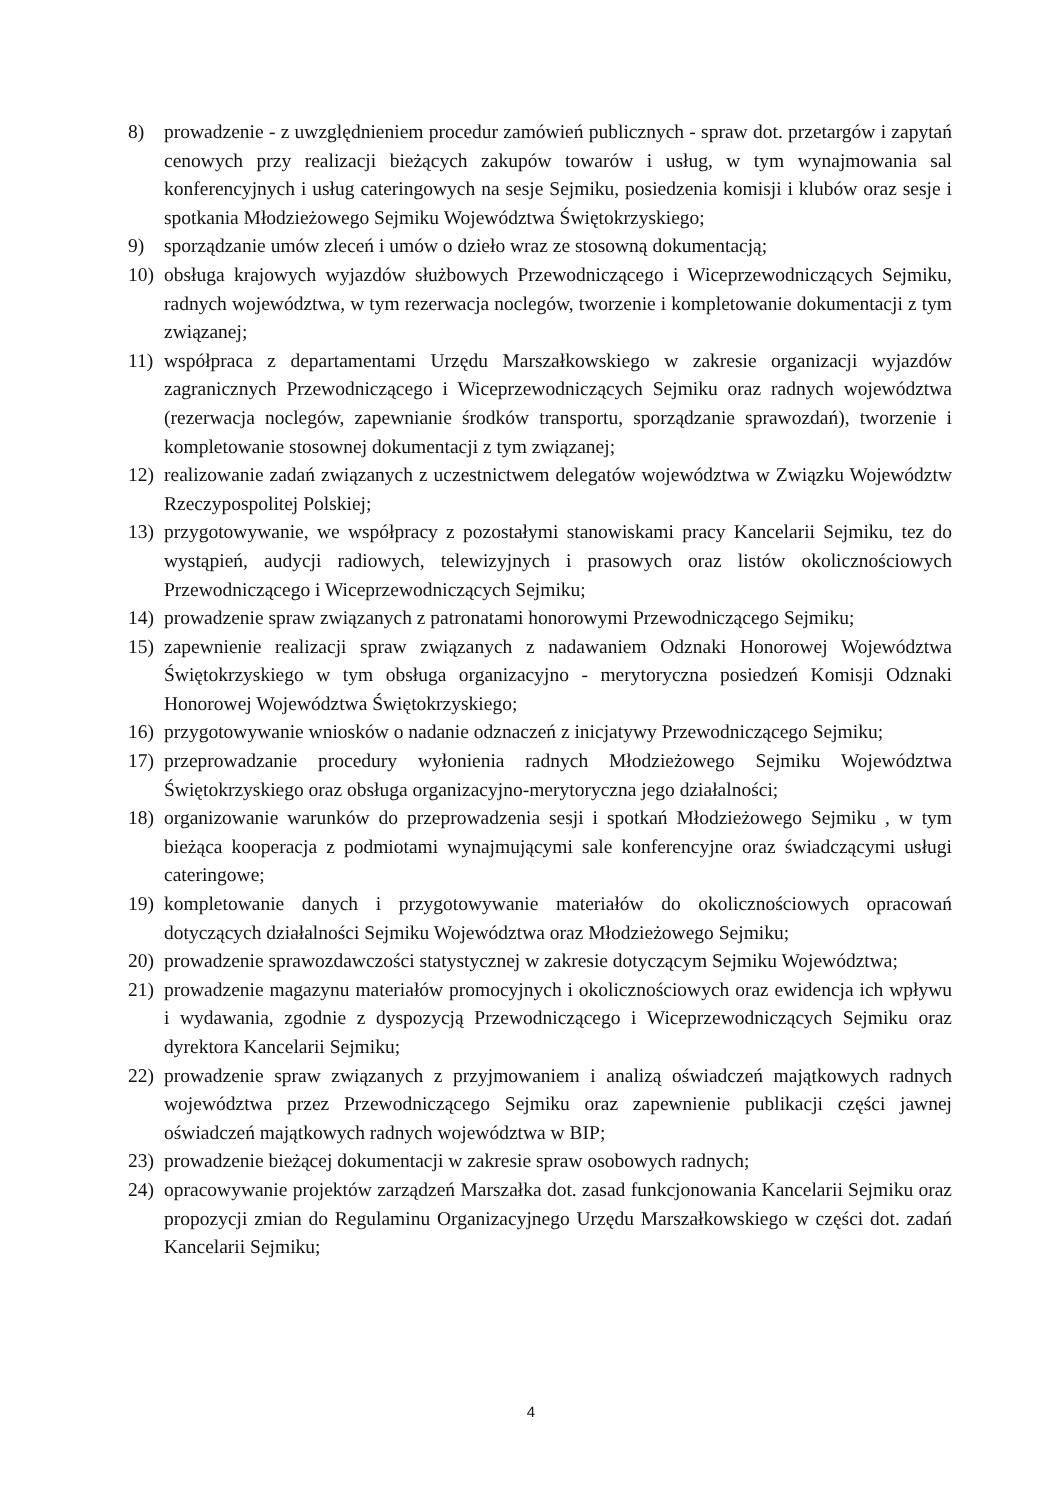8) prowadzenie - z uwzględnieniem procedur zamówień publicznych - spraw dot. przetargów i zapytań cenowych przy realizacji bieżących zakupów towarów i usług, w tym wynajmowania sal konferencyjnych i usług cateringowych na sesje Sejmiku, posiedzenia komisji i klubów oraz sesje i spotkania Młodzieżowego Sejmiku Województwa Świętokrzyskiego;
9) sporządzanie umów zleceń i umów o dzieło wraz ze stosowną dokumentacją;
10) obsługa krajowych wyjazdów służbowych Przewodniczącego i Wiceprzewodniczących Sejmiku, radnych województwa, w tym rezerwacja noclegów, tworzenie i kompletowanie dokumentacji z tym związanej;
11) współpraca z departamentami Urzędu Marszałkowskiego w zakresie organizacji wyjazdów zagranicznych Przewodniczącego i Wiceprzewodniczących Sejmiku oraz radnych województwa (rezerwacja noclegów, zapewnianie środków transportu, sporządzanie sprawozdań), tworzenie i kompletowanie stosownej dokumentacji z tym związanej;
12) realizowanie zadań związanych z uczestnictwem delegatów województwa w Związku Województw Rzeczypospolitej Polskiej;
13) przygotowywanie, we współpracy z pozostałymi stanowiskami pracy Kancelarii Sejmiku, tez do wystąpień, audycji radiowych, telewizyjnych i prasowych oraz listów okolicznościowych Przewodniczącego i Wiceprzewodniczących Sejmiku;
14) prowadzenie spraw związanych z patronatami honorowymi Przewodniczącego Sejmiku;
15) zapewnienie realizacji spraw związanych z nadawaniem Odznaki Honorowej Województwa Świętokrzyskiego w tym obsługa organizacyjno - merytoryczna posiedzeń Komisji Odznaki Honorowej Województwa Świętokrzyskiego;
16) przygotowywanie wniosków o nadanie odznaczeń z inicjatywy Przewodniczącego Sejmiku;
17) przeprowadzanie procedury wyłonienia radnych Młodzieżowego Sejmiku Województwa Świętokrzyskiego oraz obsługa organizacyjno-merytoryczna jego działalności;
18) organizowanie warunków do przeprowadzenia sesji i spotkań Młodzieżowego Sejmiku , w tym bieżąca kooperacja z podmiotami wynajmującymi sale konferencyjne oraz świadczącymi usługi cateringowe;
19) kompletowanie danych i przygotowywanie materiałów do okolicznościowych opracowań dotyczących działalności Sejmiku Województwa oraz Młodzieżowego Sejmiku;
20) prowadzenie sprawozdawczości statystycznej w zakresie dotyczącym Sejmiku Województwa;
21) prowadzenie magazynu materiałów promocyjnych i okolicznościowych oraz ewidencja ich wpływu i wydawania, zgodnie z dyspozycją Przewodniczącego i Wiceprzewodniczących Sejmiku oraz dyrektora Kancelarii Sejmiku;
22) prowadzenie spraw związanych z przyjmowaniem i analizą oświadczeń majątkowych radnych województwa przez Przewodniczącego Sejmiku oraz zapewnienie publikacji części jawnej oświadczeń majątkowych radnych województwa w BIP;
23) prowadzenie bieżącej dokumentacji w zakresie spraw osobowych radnych;
24) opracowywanie projektów zarządzeń Marszałka dot. zasad funkcjonowania Kancelarii Sejmiku oraz propozycji zmian do Regulaminu Organizacyjnego Urzędu Marszałkowskiego w części dot. zadań Kancelarii Sejmiku;
4